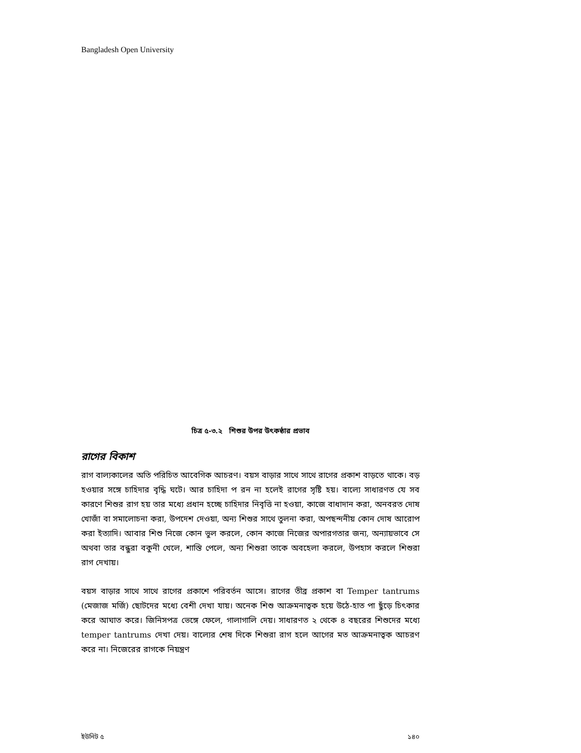Bangladesh Open University
চিত্র ৫-৩.২ শিশুর উপর উৎকন্ঠার প্রভাব
রাগের বিকাশ
রাগ বাল্যকালের অতি পরিচিত আবেগিক আচরণ। বয়স বাড়ার সাথে সাথে রাগের প্রকাশ বাড়তে থাকে। বড় হওয়ার সঙ্গে চাহিদার বৃদ্ধি ঘটে। আর চাহিদা প রন না হলেই রাগের সৃষ্টি হয়। বাল্যে সাধারণত যে সব কারণে শিশুর রাগ হয় তার মধ্যে প্রধান হচ্ছে চাহিদার নিবৃত্তি না হওয়া, কাজে বাধাদান করা, অনবরত দোষ খোজাঁ বা সমালোচনা করা, উপদেশ দেওয়া, অন্য শিশুর সাথে তুলনা করা, অপছন্দনীয় কোন দোষ আরোপ করা ইত্যাদি। আবার শিশু নিজে কোন ভুল করলে, কোন কাজে নিজের অপারগতার জন্য, অন্যায়ভাবে সে অথবা তার বন্ধুরা বকুনী খেলে, শাস্তি পেলে, অন্য শিশুরা তাকে অবহেলা করলে, উপহাস করলে শিশুরা রাগ দেখায়।
বয়স বাড়ার সাথে সাথে রাগের প্রকাশে পরিবর্তন আসে। রাগের তীব্র প্রকাশ বা Temper tantrums (মেজাজ মর্জি) ছোটদের মধ্যে বেশী দেখা যায়। অনেক শিশু আক্রমনাত্বক হয়ে উঠে-হাত পা ছুঁড়ে চিৎকার করে আঘাত করে। জিনিসপত্র ভেঙ্গে ফেলে, গালাগালি দেয়। সাধারণত ২ থেকে ৪ বছরের শিশুদের মধ্যে temper tantrums দেখা দেয়। বাল্যের শেষ দিকে শিশুরা রাগ হলে আগের মত আক্রমনাত্বক আচরণ করে না। নিজেরের রাগকে নিয়ন্ত্রণ
ইউনিট ৫ ১৪০